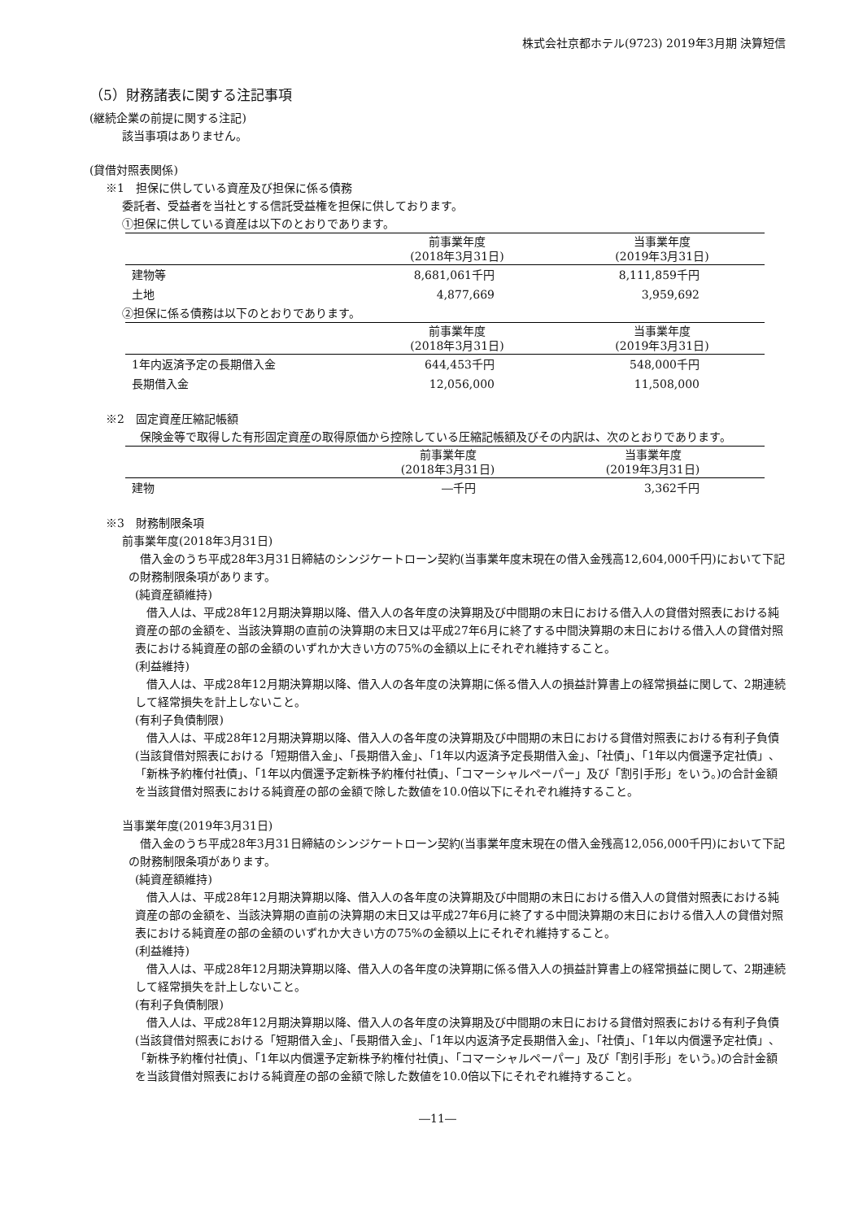株式会社京都ホテル(9723) 2019年3月期 決算短信
（5）財務諸表に関する注記事項
(継続企業の前提に関する注記)
該当事項はありません。
(貸借対照表関係)
※1　担保に供している資産及び担保に係る債務
委託者、受益者を当社とする信託受益権を担保に供しております。
①担保に供している資産は以下のとおりであります。
| | 前事業年度 (2018年3月31日) | 当事業年度 (2019年3月31日) |
| --- | --- | --- |
| 建物等 | 8,681,061千円 | 8,111,859千円 |
| 土地 | 4,877,669 | 3,959,692 |
②担保に係る債務は以下のとおりであります。
| | 前事業年度 (2018年3月31日) | 当事業年度 (2019年3月31日) |
| --- | --- | --- |
| 1年内返済予定の長期借入金 | 644,453千円 | 548,000千円 |
| 長期借入金 | 12,056,000 | 11,508,000 |
※2　固定資産圧縮記帳額
　保険金等で取得した有形固定資産の取得原価から控除している圧縮記帳額及びその内訳は、次のとおりであります。
| | 前事業年度 (2018年3月31日) | 当事業年度 (2019年3月31日) |
| --- | --- | --- |
| 建物 | ―千円 | 3,362千円 |
※3　財務制限条項
前事業年度(2018年3月31日)
　借入金のうち平成28年3月31日締結のシンジケートローン契約(当事業年度末現在の借入金残高12,604,000千円)において下記の財務制限条項があります。
(純資産額維持)
　借入人は、平成28年12月期決算期以降、借入人の各年度の決算期及び中間期の末日における借入人の貸借対照表における純資産の部の金額を、当該決算期の直前の決算期の末日又は平成27年6月に終了する中間決算期の末日における借入人の貸借対照表における純資産の部の金額のいずれか大きい方の75%の金額以上にそれぞれ維持すること。
(利益維持)
　借入人は、平成28年12月期決算期以降、借入人の各年度の決算期に係る借入人の損益計算書上の経常損益に関して、2期連続して経常損失を計上しないこと。
(有利子負債制限)
　借入人は、平成28年12月期決算期以降、借入人の各年度の決算期及び中間期の末日における貸借対照表における有利子負債(当該貸借対照表における「短期借入金」、「長期借入金」、「1年以内返済予定長期借入金」、「社債」、「1年以内償還予定社債」、「新株予約権付社債」、「1年以内償還予定新株予約権付社債」、「コマーシャルペーパー」及び「割引手形」をいう。)の合計金額を当該貸借対照表における純資産の部の金額で除した数値を10.0倍以下にそれぞれ維持すること。
当事業年度(2019年3月31日)
　借入金のうち平成28年3月31日締結のシンジケートローン契約(当事業年度末現在の借入金残高12,056,000千円)において下記の財務制限条項があります。
(純資産額維持)
　借入人は、平成28年12月期決算期以降、借入人の各年度の決算期及び中間期の末日における借入人の貸借対照表における純資産の部の金額を、当該決算期の直前の決算期の末日又は平成27年6月に終了する中間決算期の末日における借入人の貸借対照表における純資産の部の金額のいずれか大きい方の75%の金額以上にそれぞれ維持すること。
(利益維持)
　借入人は、平成28年12月期決算期以降、借入人の各年度の決算期に係る借入人の損益計算書上の経常損益に関して、2期連続して経常損失を計上しないこと。
(有利子負債制限)
　借入人は、平成28年12月期決算期以降、借入人の各年度の決算期及び中間期の末日における貸借対照表における有利子負債(当該貸借対照表における「短期借入金」、「長期借入金」、「1年以内返済予定長期借入金」、「社債」、「1年以内償還予定社債」、「新株予約権付社債」、「1年以内償還予定新株予約権付社債」、「コマーシャルペーパー」及び「割引手形」をいう。)の合計金額を当該貸借対照表における純資産の部の金額で除した数値を10.0倍以下にそれぞれ維持すること。
―11―